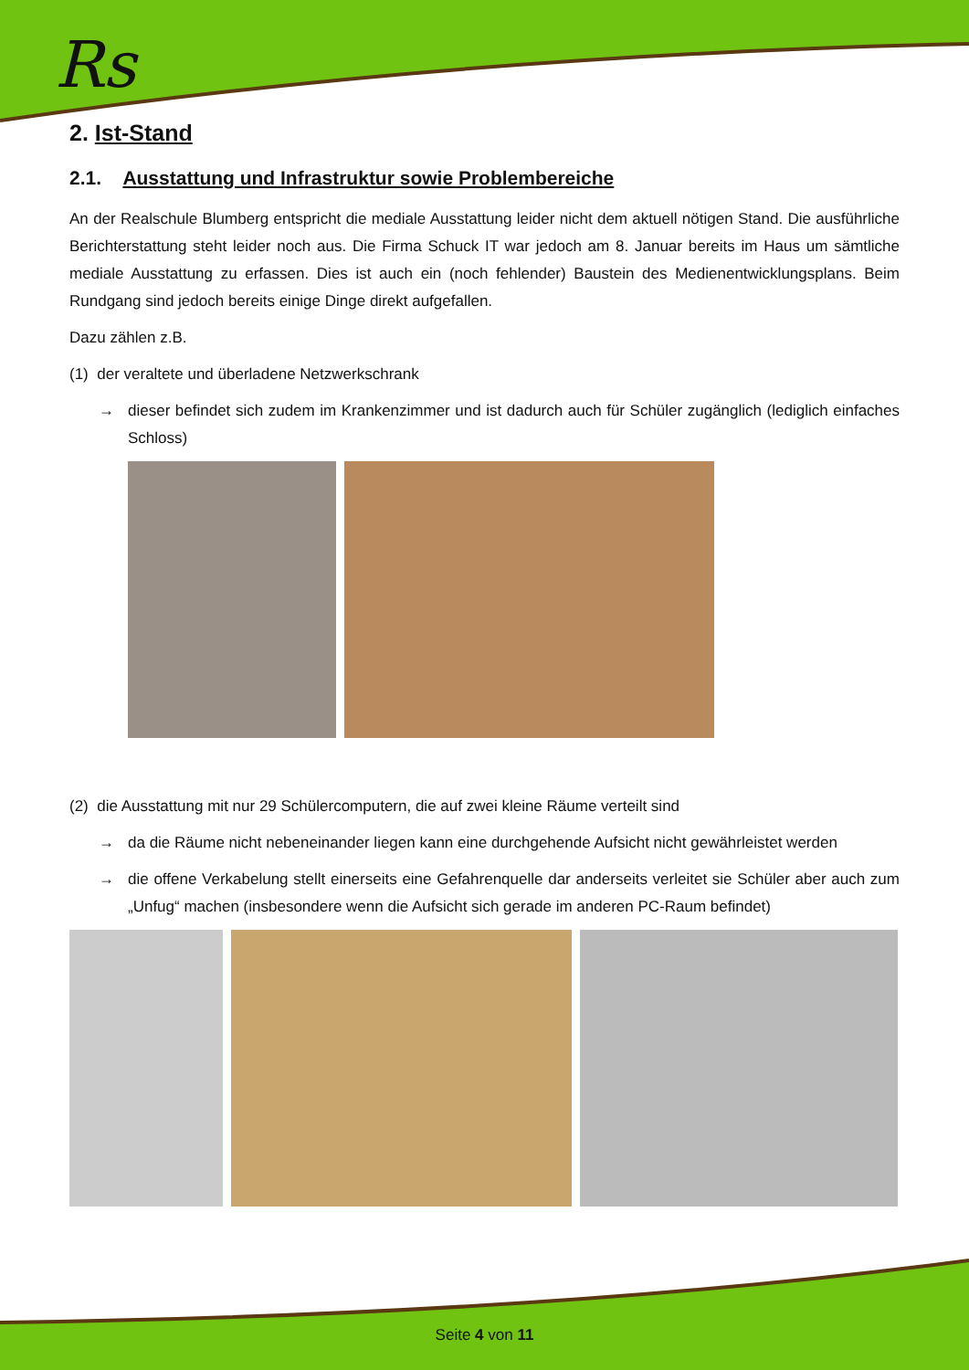Rs
2. Ist-Stand
2.1. Ausstattung und Infrastruktur sowie Problembereiche
An der Realschule Blumberg entspricht die mediale Ausstattung leider nicht dem aktuell nötigen Stand. Die ausführliche Berichterstattung steht leider noch aus. Die Firma Schuck IT war jedoch am 8. Januar bereits im Haus um sämtliche mediale Ausstattung zu erfassen. Dies ist auch ein (noch fehlender) Baustein des Medienentwicklungsplans. Beim Rundgang sind jedoch bereits einige Dinge direkt aufgefallen.
Dazu zählen z.B.
(1) der veraltete und überladene Netzwerkschrank
→ dieser befindet sich zudem im Krankenzimmer und ist dadurch auch für Schüler zugänglich (lediglich einfaches Schloss)
(2) die Ausstattung mit nur 29 Schülercomputern, die auf zwei kleine Räume verteilt sind
→ da die Räume nicht nebeneinander liegen kann eine durchgehende Aufsicht nicht gewährleistet werden
→ die offene Verkabelung stellt einerseits eine Gefahrenquelle dar anderseits verleitet sie Schüler aber auch zum „Unfug“ machen (insbesondere wenn die Aufsicht sich gerade im anderen PC-Raum befindet)
Seite 4 von 11